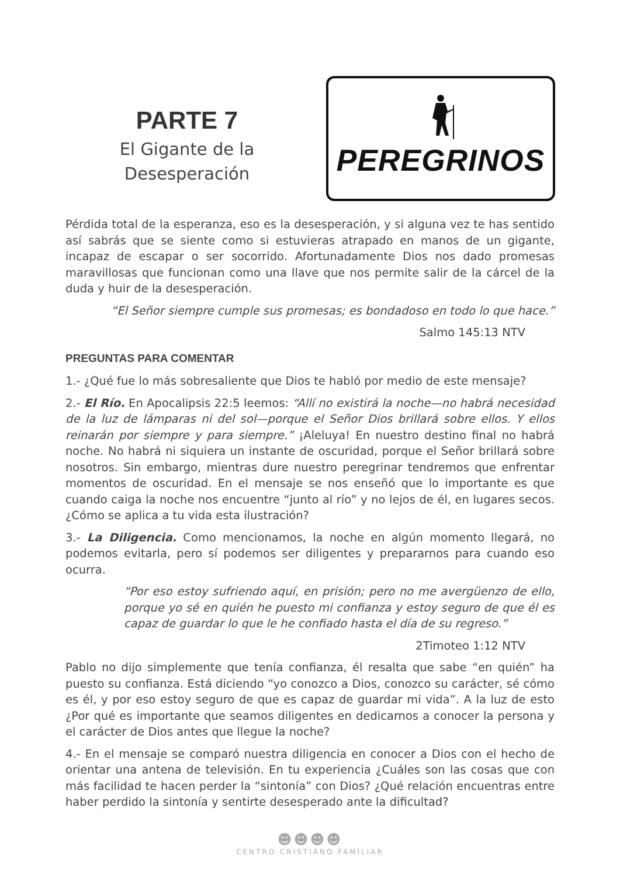PARTE 7
El Gigante de la
Desesperación
PEREGRINOS
Pérdida total de la esperanza, eso es la desesperación, y si alguna vez te has sentido así sabrás que se siente como si estuvieras atrapado en manos de un gigante, incapaz de escapar o ser socorrido. Afortunadamente Dios nos dado promesas maravillosas que funcionan como una llave que nos permite salir de la cárcel de la duda y huir de la desesperación.
“El Señor siempre cumple sus promesas; es bondadoso en todo lo que hace.”
Salmo 145:13 NTV
PREGUNTAS PARA COMENTAR
1.- ¿Qué fue lo más sobresaliente que Dios te habló por medio de este mensaje?
2.- El Río. En Apocalipsis 22:5 leemos: “Allí no existirá la noche—no habrá necesidad de la luz de lámparas ni del sol—porque el Señor Dios brillará sobre ellos. Y ellos reinarán por siempre y para siempre.” ¡Aleluya! En nuestro destino final no habrá noche. No habrá ni siquiera un instante de oscuridad, porque el Señor brillará sobre nosotros. Sin embargo, mientras dure nuestro peregrinar tendremos que enfrentar momentos de oscuridad. En el mensaje se nos enseñó que lo importante es que cuando caiga la noche nos encuentre “junto al río” y no lejos de él, en lugares secos. ¿Cómo se aplica a tu vida esta ilustración?
3.- La Diligencia. Como mencionamos, la noche en algún momento llegará, no podemos evitarla, pero sí podemos ser diligentes y prepararnos para cuando eso ocurra.
“Por eso estoy sufriendo aquí, en prisión; pero no me avergüenzo de ello, porque yo sé en quién he puesto mi confianza y estoy seguro de que él es capaz de guardar lo que le he confiado hasta el día de su regreso.”
2Timoteo 1:12 NTV
Pablo no dijo simplemente que tenía confianza, él resalta que sabe “en quién” ha puesto su confianza. Está diciendo “yo conozco a Dios, conozco su carácter, sé cómo es él, y por eso estoy seguro de que es capaz de guardar mi vida”. A la luz de esto ¿Por qué es importante que seamos diligentes en dedicarnos a conocer la persona y el carácter de Dios antes que llegue la noche?
4.- En el mensaje se comparó nuestra diligencia en conocer a Dios con el hecho de orientar una antena de televisión. En tu experiencia ¿Cuáles son las cosas que con más facilidad te hacen perder la “sintonía” con Dios? ¿Qué relación encuentras entre haber perdido la sintonía y sentirte desesperado ante la dificultad?
☻☻☻☻
CENTRO CRISTIANO FAMILIAR